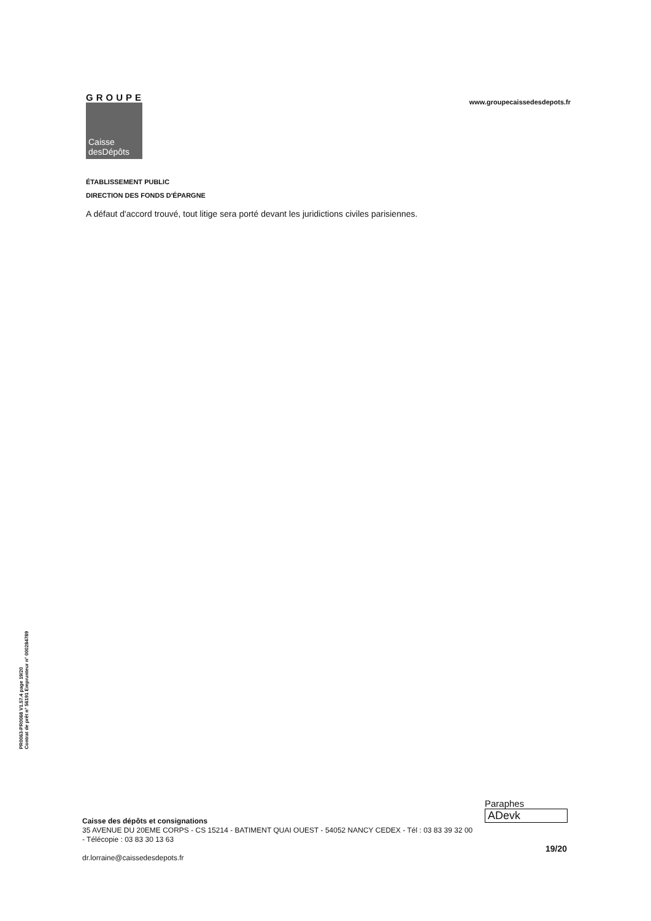GROUPE
Caisse
desDépôts
www.groupecaissedesdepots.fr
ÉTABLISSEMENT PUBLIC
DIRECTION DES FONDS D'ÉPARGNE
A défaut d'accord trouvé, tout litige sera porté devant les juridictions civiles parisiennes.
PR0063-PR0068 V1.57.4 page 19/20
Contrat de prêt n° 56191 Emprunteur n° 000284789
Paraphes
ADevk
Caisse des dépôts et consignations
35 AVENUE DU 20EME CORPS - CS 15214 - BATIMENT QUAI OUEST - 54052 NANCY CEDEX - Tél : 03 83 39 32 00
- Télécopie : 03 83 30 13 63
19/20
dr.lorraine@caissedesdepots.fr